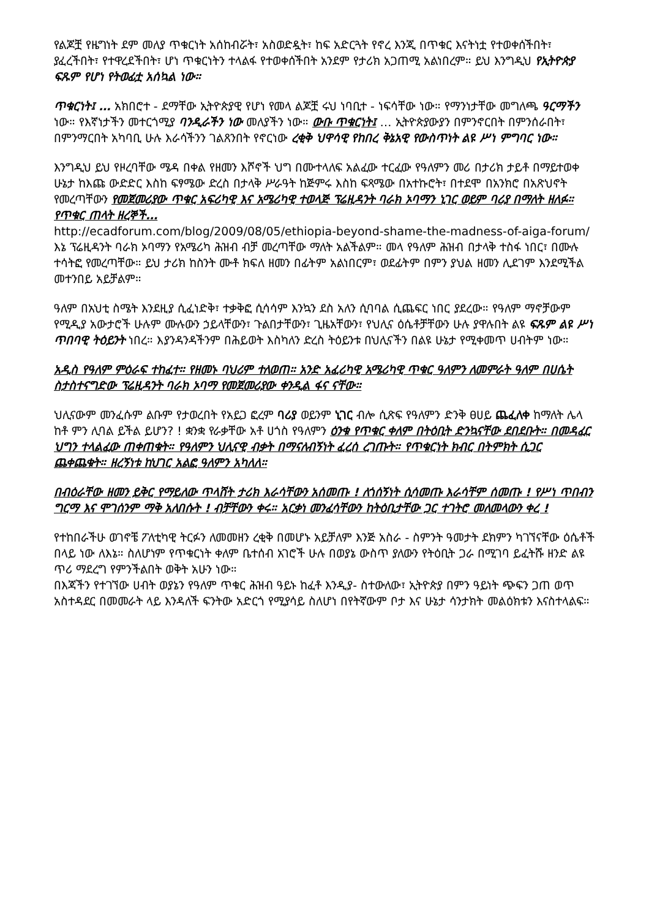የልጆቿ የዜግነት ደም መለያ ጥቁርነት አሰከብሯት፣ አስወድዷት፣ ከፍ አድርጓት የኖረ እንጂ በጥቁር እናትነቷ የተወቀሰችበት፣ ያፈረችበት፣ የተዋረደችበት፣ ሆነ ጥቁርነትን ተላልፋ የተወቀሰችበት አንደም የታሪክ አጋጠሚ አልነበረም። ይህ እንግዲህ የኢትዮጵያ ፍጹም የሆነ የትወፊቷ አሰኳል ነው።
ጥቁርነት፤ … አክበሮተ - ደማቸው ኢትዮጵያዊ የሆነ የመላ ልጆቿ ሩህ ነባቢተ - ነፍሳቸው ነው። የማንነታቸው መግለጫ ዓርማችን ነው። የእኛነታችን መተርጎሚያ ባንዲራችን ነው መለያችን ነው። ውቡ ጥቁርነት፤ … ኢትዮጵያውያን በምንኖርበት በምንሰራበት፣ በምንማርበት አካባቢ ሁሉ እራሳችንን ገልጸንበት የኖርነው ረቂቅ ህዋሳዊ የከበረ ቅኔአዊ የውስጥነት ልዩ ሥነ ምግባር ነው።
እንግዲህ ይህ የዞረባቸው ሜዳ በቀል የዘመን እሾኖች ህግ በሙተላለፍ አልፈው ተርፈው የዓለምን መሪ በታሪክ ታይቶ በማይተወቀ ሁኔታ ከእጩ ውድድር እስከ ፍፃሜው ድረስ በታላቅ ሥራዓት ከጅምሩ እስከ ፍጻሜው በአተኩሮት፣ በተደሞ በአንክሮ በአጽህኖት የመረጣቸውን የመጀመሪያው ጥቁር አፍሪካዊ እና አሜሪካዊ ተወላጅ ፕሬዚዳንት ባራክ ኦባማን ኒገር ወይም ባሪያ በማለት ዘለፉ። የጥቁር ጠላት ዘረኞች…
http://ecadforum.com/blog/2009/08/05/ethiopia-beyond-shame-the-madness-of-aiga-forum/
እኔ ፕሬዚዳንት ባራክ ኦባማን የአሜሪካ ሕዝብ ብቻ መረጣቸው ማለት አልችልም። መላ የዓለም ሕዝብ በታላቅ ተስፋ ነበር፣ በሙሉ ተሳትፎ የመረጣቸው። ይህ ታሪክ ከስንት ሙቶ ክፍለ ዘመን በፊትም አልነበርም፣ ወደፊትም በምን ያህል ዘመን ሊደገም እንደሚችል መተንበይ አይቻልም።
ዓለም በአህቲ ስሜት እንደዚያ ሲፈነድቅ፣ ተቃቅፎ ሲሳሳም እንኳን ደስ አለን ሲባባል ሲጨፍር ነበር ያደረው። የዓለም ማኖቻውም የሚዲያ አውታሮች ሁሉም ሙሉውን ኃይላቸውን፣ ጉልበታቸውን፣ ጊዜአቸውን፣ የህሊና ዕሴቶቻቸውን ሁሉ ያዋሉበት ልዩ ፍጹም ልዩ ሥነ ጥበባዊ ትዕይንት ነበረ። እያንዳንዳችንም በሕይወት እስካለን ድረስ ትዕይንቱ በህሊናችን በልዩ ሁኔታ የሚቀመጥ ሀብትም ነው።
አዲስ የዓለም ምዕራፍ ተከፈተ። የዘመኑ ባህሪም ተለወጠ። አንድ አፈሪካዊ አሜሪካዊ ጥቁር ዓለምን ለመምራት ዓለም በሀሴት ስታስተናግድው ፕሬዚዳንት ባራክ ኦባማ የመጀመሪያው ቀንዲል ፋና ናቸው።
ህሊናውም መንፈሱም ልቡም የታወረበት የአይጋ ፎረም ባሪያ ወይንም ኒገር ብሎ ሲጽፍ የዓለምን ድንቅ ፀሀይ ጨፈለቀ ከማለት ሌላ ከቶ ምን ሊባል ይችል ይሆን? ! ቋንቋ የራቃቸው አቶ ሀጎስ የዓለምን ዕንቁ የጥቁር ቀለም በትዕቢት ድንኳናቸው ደበደቡት። በመዳፈር ህግን ተላልፈው ጠቀጠቁት። የዓለምን ህሊናዊ ብቃት በማናለብኝነት ፈረሰ ረገጡት። የጥቁርነት ክብር በትምክት ሲጋር ጨቀጨቁት። ዘረኝነቱ ከህገር አልፎ ዓለምን አካለለ።
በብዕራቸው ዘመን ይቅር የማይለው ጥላሸት ታሪክ እራሳቸውን አሰመጡ ! ለጎሰኝነት ሲሳመጡ እራሳቸም ሰመጡ ! የሥነ ጥበብን ግርማ እና ሞገሰንም ማቅ አለበሱት ! ብቻቸውን ቀሩ። አርቃነ መንፈሳቸውን ከትዕቢታቸው ጋር ተገትሮ መለመላውን ቀረ !
የተከበራችሁ ወገኖቼ ፖለቲካዊ ትርፉን ለመመዘን ረቂቅ በመሆኑ አይቻለም እንጅ አስራ - ስምንት ዓመታት ደክምን ካገኘናቸው ዕሴቶች በላይ ነው ለእኔ። ስለሆነም የጥቁርነት ቀለም ቤተሰብ አገሮች ሁሉ በወያኔ ውስጥ ያለውን የትዕቢት ጋራ በሚገባ ይፈትሹ ዘንድ ልዩ ጥሪ ማደረግ የምንችልበት ወቅት አሁን ነው።
በእጃችን የተገኘው ሀብት ወያኔን የዓለም ጥቁር ሕዝብ ዓይኑ ከፈቶ እንዲያ- ስተውለው፣ ኢትዮጵያ በምን ዓይነት ጭፍን ጋጠ ወጥ አስተዳደር በመመራት ላይ እንዳለች ፍንትው አድርጎ የሚያሳይ ስለሆነ በየትኛውም ቦታ እና ሁኔታ ሳንታክት መልዕክቱን እናስተላልፍ።